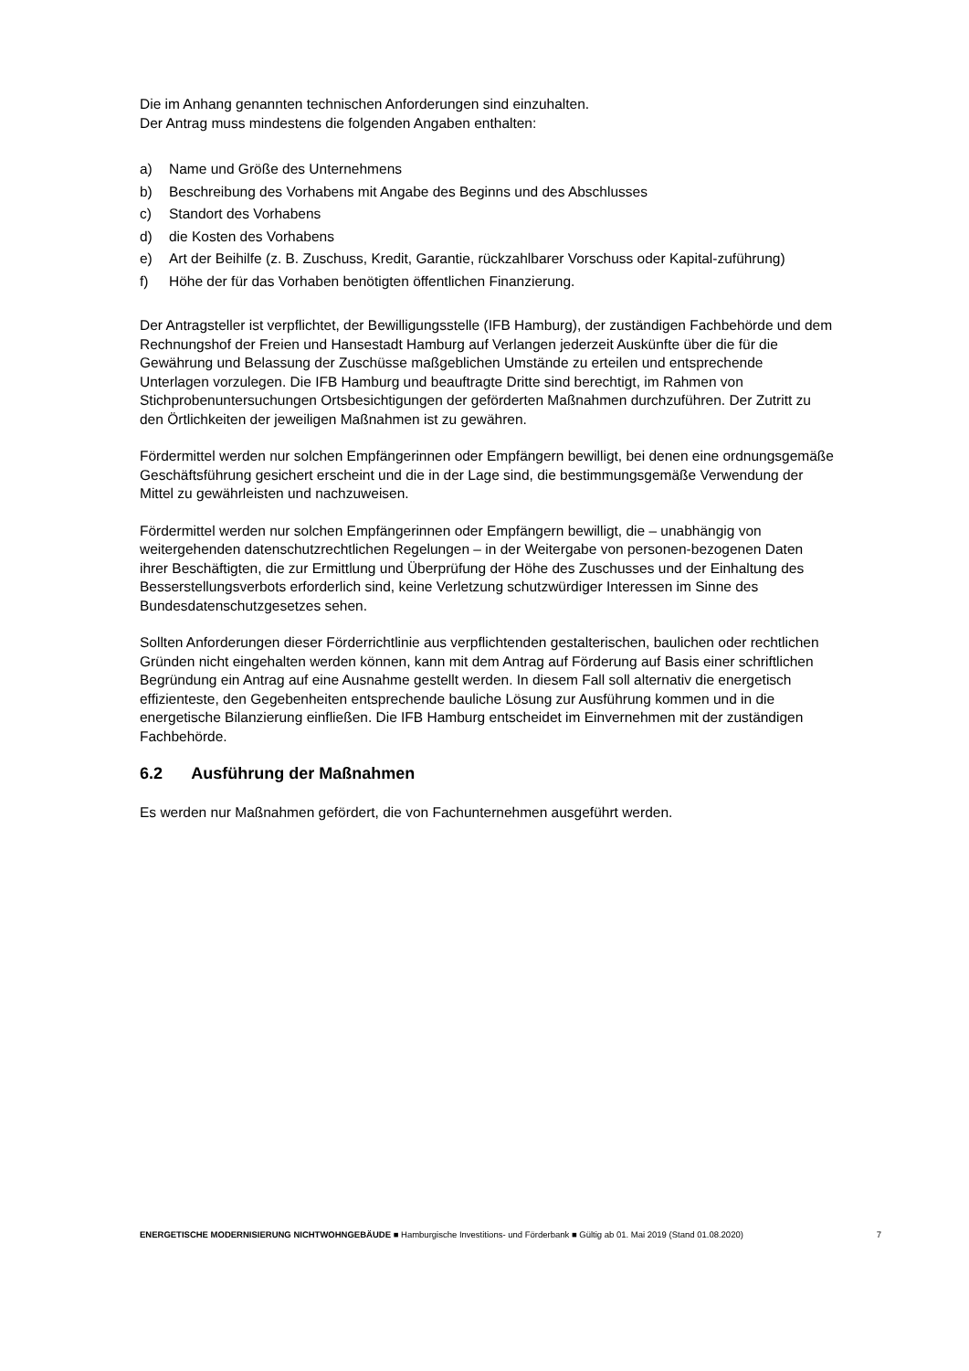Die im Anhang genannten technischen Anforderungen sind einzuhalten.
Der Antrag muss mindestens die folgenden Angaben enthalten:
a) Name und Größe des Unternehmens
b) Beschreibung des Vorhabens mit Angabe des Beginns und des Abschlusses
c) Standort des Vorhabens
d) die Kosten des Vorhabens
e) Art der Beihilfe (z. B. Zuschuss, Kredit, Garantie, rückzahlbarer Vorschuss oder Kapital-zuführung)
f) Höhe der für das Vorhaben benötigten öffentlichen Finanzierung.
Der Antragsteller ist verpflichtet, der Bewilligungsstelle (IFB Hamburg), der zuständigen Fachbehörde und dem Rechnungshof der Freien und Hansestadt Hamburg auf Verlangen jederzeit Auskünfte über die für die Gewährung und Belassung der Zuschüsse maßgeblichen Umstände zu erteilen und entsprechende Unterlagen vorzulegen. Die IFB Hamburg und beauftragte Dritte sind berechtigt, im Rahmen von Stichprobenuntersuchungen Ortsbesichtigungen der geförderten Maßnahmen durchzuführen. Der Zutritt zu den Örtlichkeiten der jeweiligen Maßnahmen ist zu gewähren.
Fördermittel werden nur solchen Empfängerinnen oder Empfängern bewilligt, bei denen eine ordnungsgemäße Geschäftsführung gesichert erscheint und die in der Lage sind, die bestimmungsgemäße Verwendung der Mittel zu gewährleisten und nachzuweisen.
Fördermittel werden nur solchen Empfängerinnen oder Empfängern bewilligt, die – unabhängig von weitergehenden datenschutzrechtlichen Regelungen – in der Weitergabe von personen-bezogenen Daten ihrer Beschäftigten, die zur Ermittlung und Überprüfung der Höhe des Zuschusses und der Einhaltung des Besserstellungsverbots erforderlich sind, keine Verletzung schutzwürdiger Interessen im Sinne des Bundesdatenschutzgesetzes sehen.
Sollten Anforderungen dieser Förderrichtlinie aus verpflichtenden gestalterischen, baulichen oder rechtlichen Gründen nicht eingehalten werden können, kann mit dem Antrag auf Förderung auf Basis einer schriftlichen Begründung ein Antrag auf eine Ausnahme gestellt werden. In diesem Fall soll alternativ die energetisch effizienteste, den Gegebenheiten entsprechende bauliche Lösung zur Ausführung kommen und in die energetische Bilanzierung einfließen. Die IFB Hamburg entscheidet im Einvernehmen mit der zuständigen Fachbehörde.
6.2 Ausführung der Maßnahmen
Es werden nur Maßnahmen gefördert, die von Fachunternehmen ausgeführt werden.
ENERGETISCHE MODERNISIERUNG NICHTWOHNGEBÄUDE ■ Hamburgische Investitions- und Förderbank ■ Gültig ab 01. Mai 2019 (Stand 01.08.2020) 7